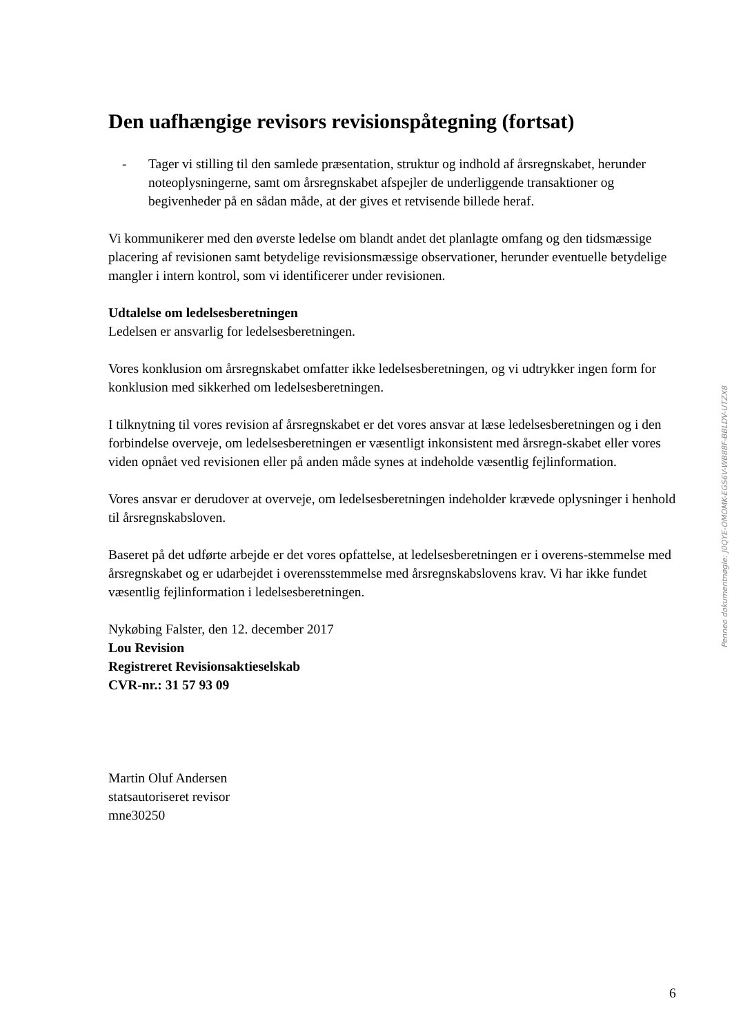Den uafhængige revisors revisionspåtegning (fortsat)
- Tager vi stilling til den samlede præsentation, struktur og indhold af årsregnskabet, herunder noteoplysningerne, samt om årsregnskabet afspejler de underliggende transaktioner og begivenheder på en sådan måde, at der gives et retvisende billede heraf.
Vi kommunikerer med den øverste ledelse om blandt andet det planlagte omfang og den tidsmæssige placering af revisionen samt betydelige revisionsmæssige observationer, herunder eventuelle betydelige mangler i intern kontrol, som vi identificerer under revisionen.
Udtalelse om ledelsesberetningen
Ledelsen er ansvarlig for ledelsesberetningen.
Vores konklusion om årsregnskabet omfatter ikke ledelsesberetningen, og vi udtrykker ingen form for konklusion med sikkerhed om ledelsesberetningen.
I tilknytning til vores revision af årsregnskabet er det vores ansvar at læse ledelsesberetningen og i den forbindelse overveje, om ledelsesberetningen er væsentligt inkonsistent med årsregn-skabet eller vores viden opnået ved revisionen eller på anden måde synes at indeholde væsentlig fejlinformation.
Vores ansvar er derudover at overveje, om ledelsesberetningen indeholder krævede oplysninger i henhold til årsregnskabsloven.
Baseret på det udførte arbejde er det vores opfattelse, at ledelsesberetningen er i overens-stemmelse med årsregnskabet og er udarbejdet i overensstemmelse med årsregnskabslovens krav. Vi har ikke fundet væsentlig fejlinformation i ledelsesberetningen.
Nykøbing Falster, den 12. december 2017
Lou Revision
Registreret Revisionsaktieselskab
CVR-nr.: 31 57 93 09
Martin Oluf Andersen
statsautoriseret revisor
mne30250
Penneo dokumentnøgle: J0QYE-OMOMK-EGS6V-WB88F-BBLDV-UTZX8
6